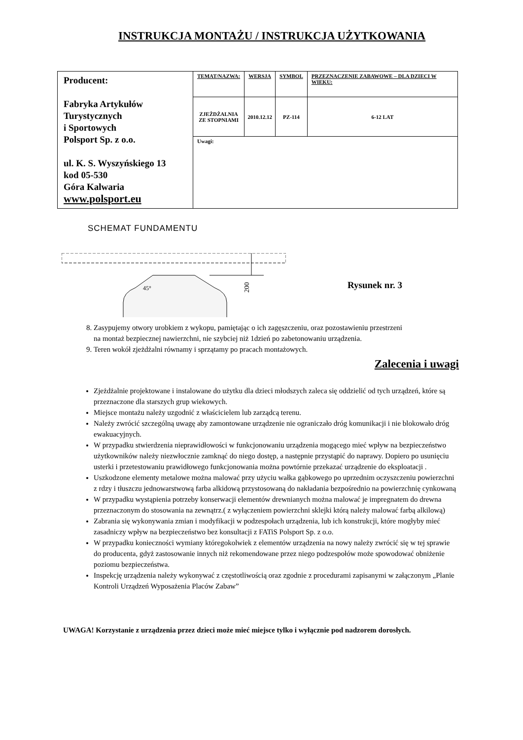INSTRUKCJA MONTAŻU / INSTRUKCJA UŻYTKOWANIA
| Producent: Fabryka Artykułów Turystycznych i Sportowych Polsport Sp. z o.o. ul. K. S. Wyszyńskiego 13 kod 05-530 Góra Kalwaria www.polsport.eu | TEMAT/NAZWA: | WERSJA | SYMBOL | PRZEZNACZENIE ZABAWOWE – DLA DZIECI W WIEKU: |
| | ZJEŻDŻALNIA ZE STOPNIAMI | 2010.12.12 | PZ-114 | 6-12 LAT |
| | Uwagi: | | | |
SCHEMAT FUNDAMENTU
200
45°
Rysunek nr. 3
8. Zasypujemy otwory urobkiem z wykopu, pamiętając o ich zagęszczeniu, oraz pozostawieniu przestrzeni
na montaż bezpiecznej nawierzchni, nie szybciej niż 1dzień po zabetonowaniu urządzenia.
9. Teren wokół zjeżdżalni równamy i sprzątamy po pracach montażowych.
Zalecenia i uwagi
Zjeżdżalnie projektowane i instalowane do użytku dla dzieci młodszych zaleca się oddzielić od tych urządzeń, które są przeznaczone dla starszych grup wiekowych.
Miejsce montażu należy uzgodnić z właścicielem lub zarządcą terenu.
Należy zwrócić szczególną uwagę aby zamontowane urządzenie nie ograniczało dróg komunikacji i nie blokowało dróg ewakuacyjnych.
W przypadku stwierdzenia nieprawidłowości w funkcjonowaniu urządzenia mogącego mieć wpływ na bezpieczeństwo użytkowników należy niezwłocznie zamknąć do niego dostęp, a następnie przystąpić do naprawy. Dopiero po usunięciu usterki i przetestowaniu prawidłowego funkcjonowania można powtórnie przekazać urządzenie do eksploatacji .
Uszkodzone elementy metalowe można malować przy użyciu wałka gąbkowego po uprzednim oczyszczeniu powierzchni z rdzy i tłuszczu jednowarstwową farba alkidową przystosowaną do nakładania bezpośrednio na powierzchnię cynkowaną
W przypadku wystąpienia potrzeby konserwacji elementów drewnianych można malować je impregnatem do drewna przeznaczonym do stosowania na zewnątrz.( z wyłączeniem powierzchni sklejki którą należy malować farbą alkilową)
Zabrania się wykonywania zmian i modyfikacji w podzespołach urządzenia, lub ich konstrukcji, które mogłyby mieć zasadniczy wpływ na bezpieczeństwo bez konsultacji z FATiS Polsport Sp. z o.o.
W przypadku konieczności wymiany któregokolwiek z elementów urządzenia na nowy należy zwrócić się w tej sprawie do producenta, gdyż zastosowanie innych niż rekomendowane przez niego podzespołów może spowodować obniżenie poziomu bezpieczeństwa.
Inspekcję urządzenia należy wykonywać z częstotliwością oraz zgodnie z procedurami zapisanymi w załączonym „Planie Kontroli Urządzeń Wyposażenia Placów Zabaw”
UWAGA! Korzystanie z urządzenia przez dzieci może mieć miejsce tylko i wyłącznie pod nadzorem dorosłych.